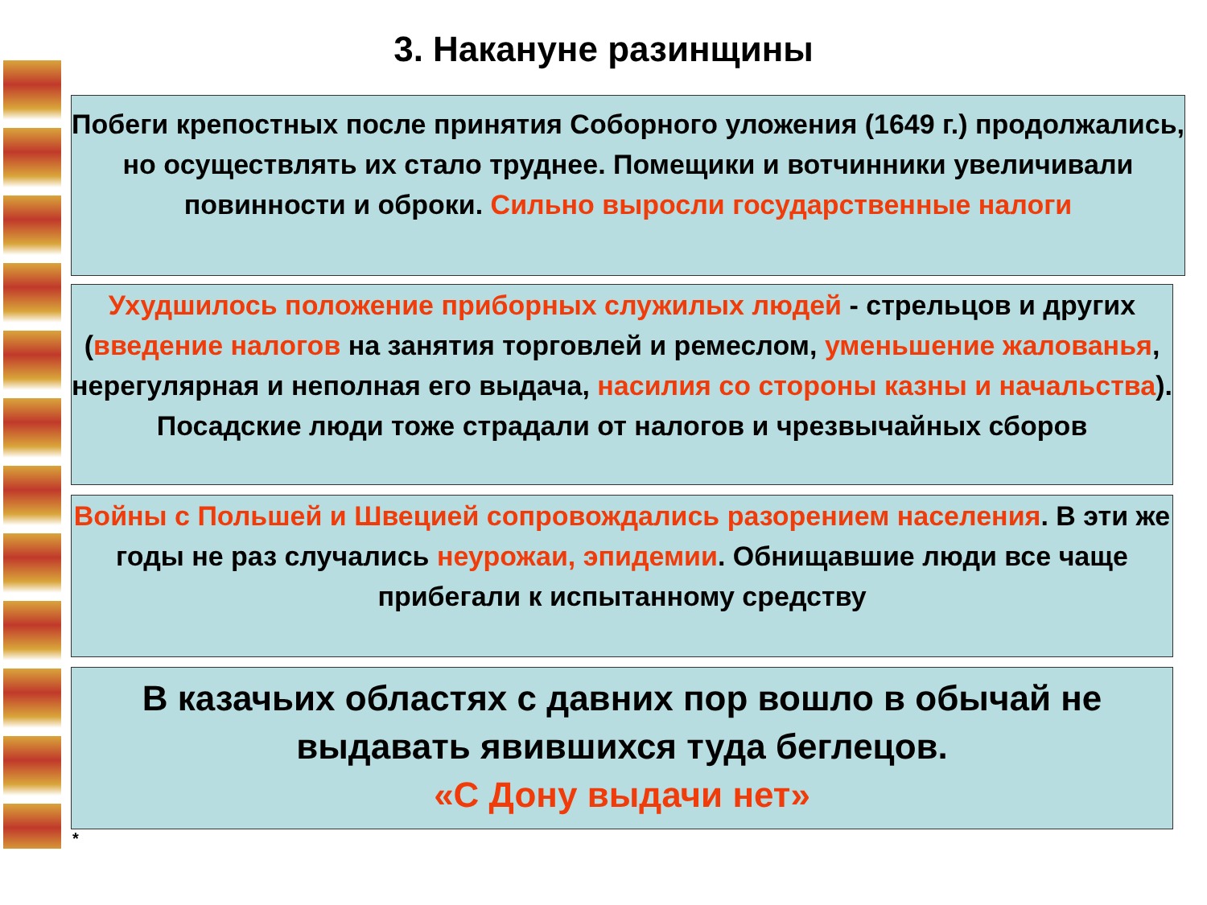3. Накануне разинщины
Побеги крепостных после принятия Соборного уложения (1649 г.) продолжались, но осуществлять их стало труднее. Помещики и вотчинники увеличивали повинности и оброки. Сильно выросли государственные налоги
Ухудшилось положение приборных служилых людей - стрельцов и других (введение налогов на занятия торговлей и ремеслом, уменьшение жалованья, нерегулярная и неполная его выдача, насилия со стороны казны и начальства). Посадские люди тоже страдали от налогов и чрезвычайных сборов
Войны с Польшей и Швецией сопровождались разорением населения. В эти же годы не раз случались неурожаи, эпидемии. Обнищавшие люди все чаще прибегали к испытанному средству
В казачьих областях с давних пор вошло в обычай не выдавать явившихся туда беглецов.
«С Дону выдачи нет»
*